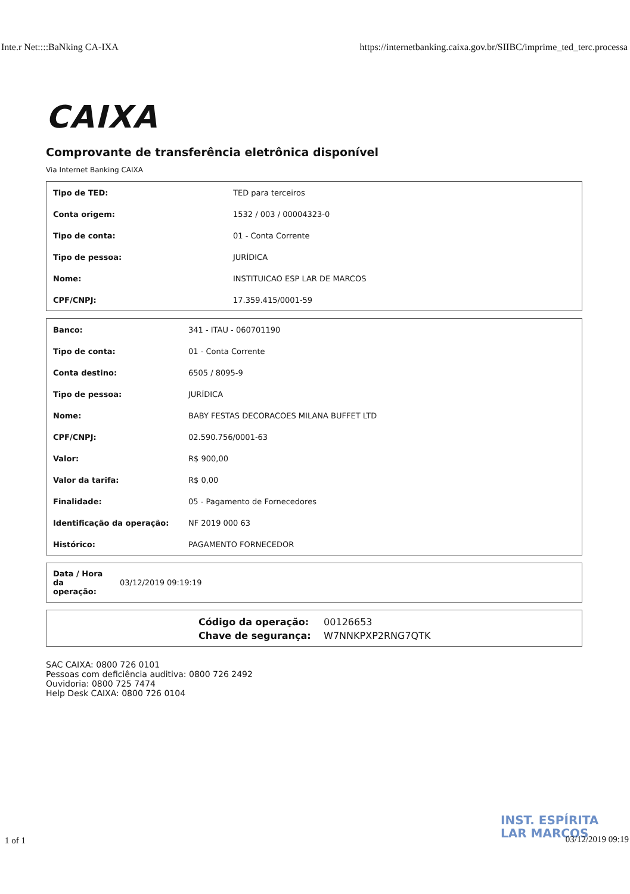Inte.r Net::::BaNking CA-IXA https://internetbanking.caixa.gov.br/SIIBC/imprime_ted_terc.processa
CAIXA
Comprovante de transferência eletrônica disponível
Via Internet Banking CAIXA
| Tipo de TED: | TED para terceiros |
| Conta origem: | 1532 / 003 / 00004323-0 |
| Tipo de conta: | 01 - Conta Corrente |
| Tipo de pessoa: | JURÍDICA |
| Nome: | INSTITUICAO ESP LAR DE MARCOS |
| CPF/CNPJ: | 17.359.415/0001-59 |
| Banco: | 341 - ITAU - 060701190 |
| Tipo de conta: | 01 - Conta Corrente |
| Conta destino: | 6505 / 8095-9 |
| Tipo de pessoa: | JURÍDICA |
| Nome: | BABY FESTAS DECORACOES MILANA BUFFET LTD |
| CPF/CNPJ: | 02.590.756/0001-63 |
| Valor: | R$ 900,00 |
| Valor da tarifa: | R$ 0,00 |
| Finalidade: | 05 - Pagamento de Fornecedores |
| Identificação da operação: | NF 2019 000 63 |
| Histórico: | PAGAMENTO FORNECEDOR |
| Data / Hora da operação: | 03/12/2019 09:19:19 |
Código da operação: 00126653
Chave de segurança: W7NNKPXP2RNG7QTK
SAC CAIXA: 0800 726 0101
Pessoas com deficiência auditiva: 0800 726 2492
Ouvidoria: 0800 725 7474
Help Desk CAIXA: 0800 726 0104
INST. ESPÍRITA
LAR MARCOS
1 of 1 03/12/2019 09:19